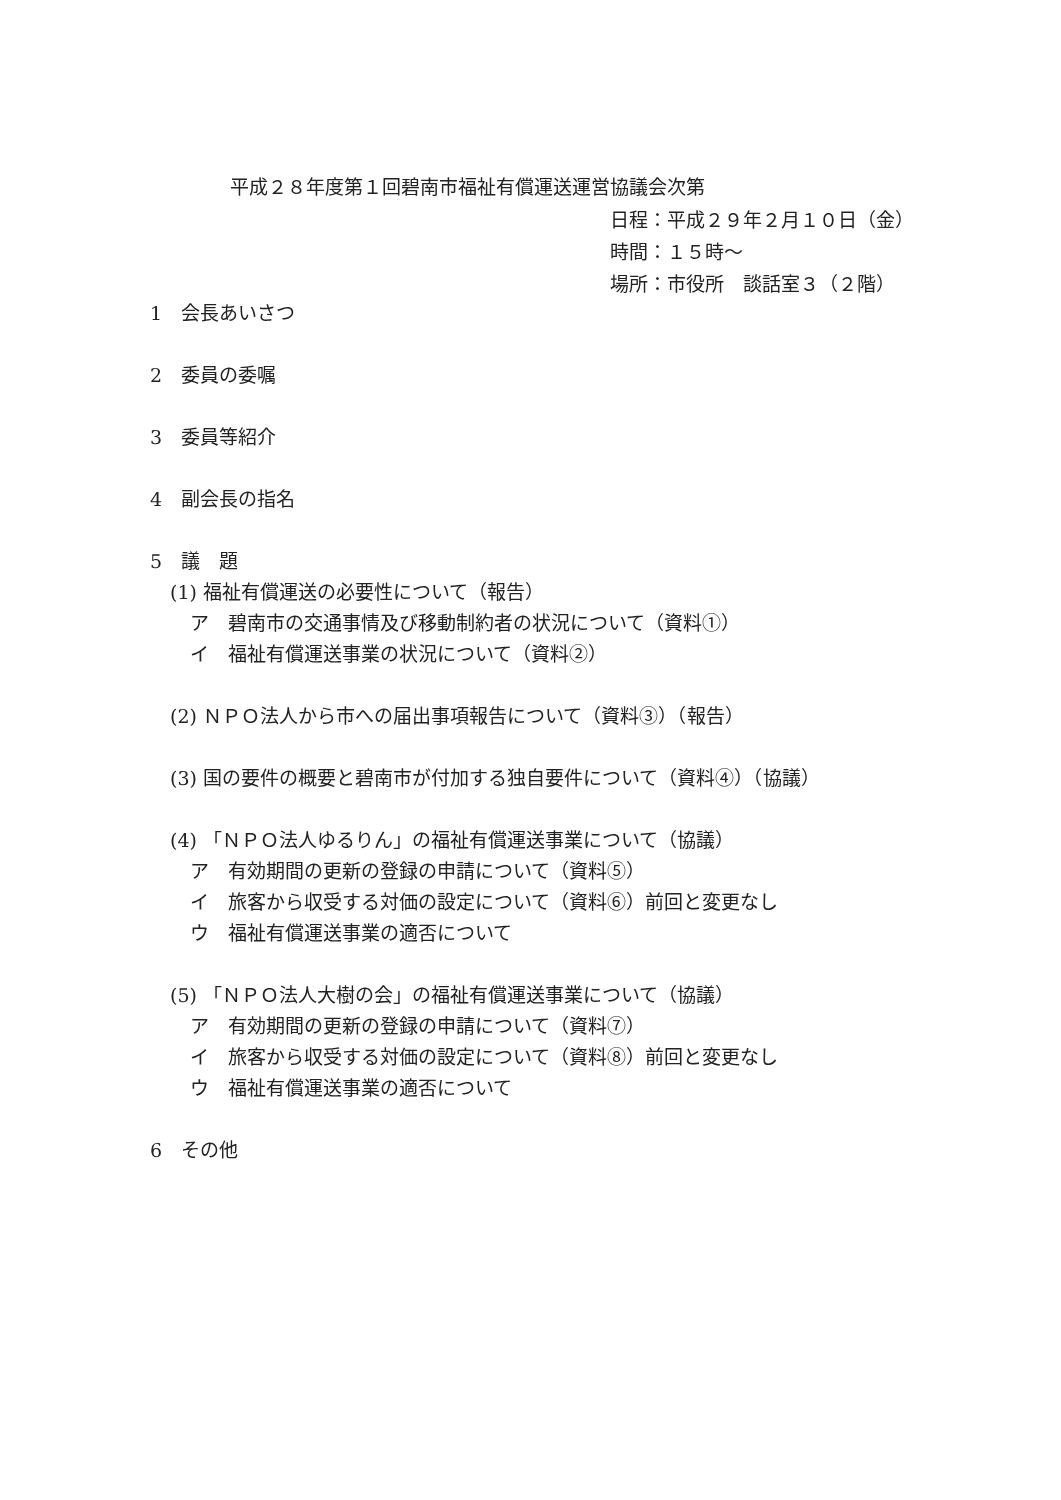平成２８年度第１回碧南市福祉有償運送運営協議会次第
日程：平成２９年２月１０日（金）
時間：１５時～
場所：市役所　談話室３（２階）
1　会長あいさつ
2　委員の委嘱
3　委員等紹介
4　副会長の指名
5　議　題
(1) 福祉有償運送の必要性について（報告）
ア　碧南市の交通事情及び移動制約者の状況について（資料①）
イ　福祉有償運送事業の状況について（資料②）
(2) ＮＰＯ法人から市への届出事項報告について（資料③）（報告）
(3) 国の要件の概要と碧南市が付加する独自要件について（資料④）（協議）
(4) 「ＮＰＯ法人ゆるりん」の福祉有償運送事業について（協議）
ア　有効期間の更新の登録の申請について（資料⑤）
イ　旅客から収受する対価の設定について（資料⑥）前回と変更なし
ウ　福祉有償運送事業の適否について
(5) 「ＮＰＯ法人大樹の会」の福祉有償運送事業について（協議）
ア　有効期間の更新の登録の申請について（資料⑦）
イ　旅客から収受する対価の設定について（資料⑧）前回と変更なし
ウ　福祉有償運送事業の適否について
6　その他